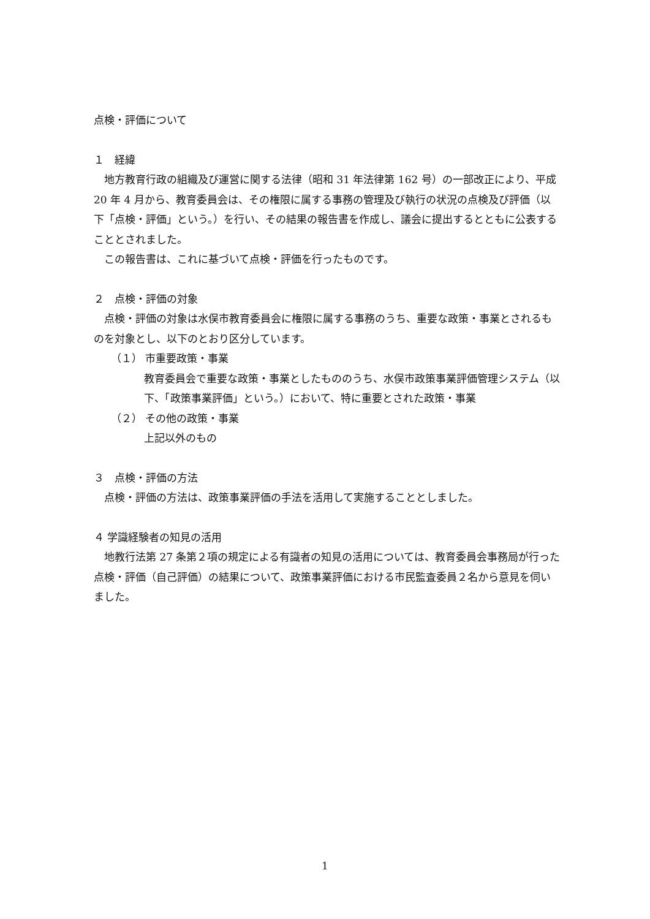点検・評価について
１　経緯
地方教育行政の組織及び運営に関する法律（昭和 31 年法律第 162 号）の一部改正により、平成 20 年 4 月から、教育委員会は、その権限に属する事務の管理及び執行の状況の点検及び評価（以下「点検・評価」という。）を行い、その結果の報告書を作成し、議会に提出するとともに公表することとされました。
この報告書は、これに基づいて点検・評価を行ったものです。
２　点検・評価の対象
点検・評価の対象は水俣市教育委員会に権限に属する事務のうち、重要な政策・事業とされるものを対象とし、以下のとおり区分しています。
（１） 市重要政策・事業
教育委員会で重要な政策・事業としたもののうち、水俣市政策事業評価管理システム（以下、「政策事業評価」という。）において、特に重要とされた政策・事業
（２） その他の政策・事業
上記以外のもの
３　点検・評価の方法
点検・評価の方法は、政策事業評価の手法を活用して実施することとしました。
４ 学識経験者の知見の活用
地教行法第 27 条第２項の規定による有識者の知見の活用については、教育委員会事務局が行った点検・評価（自己評価）の結果について、政策事業評価における市民監査委員２名から意見を伺いました。
1